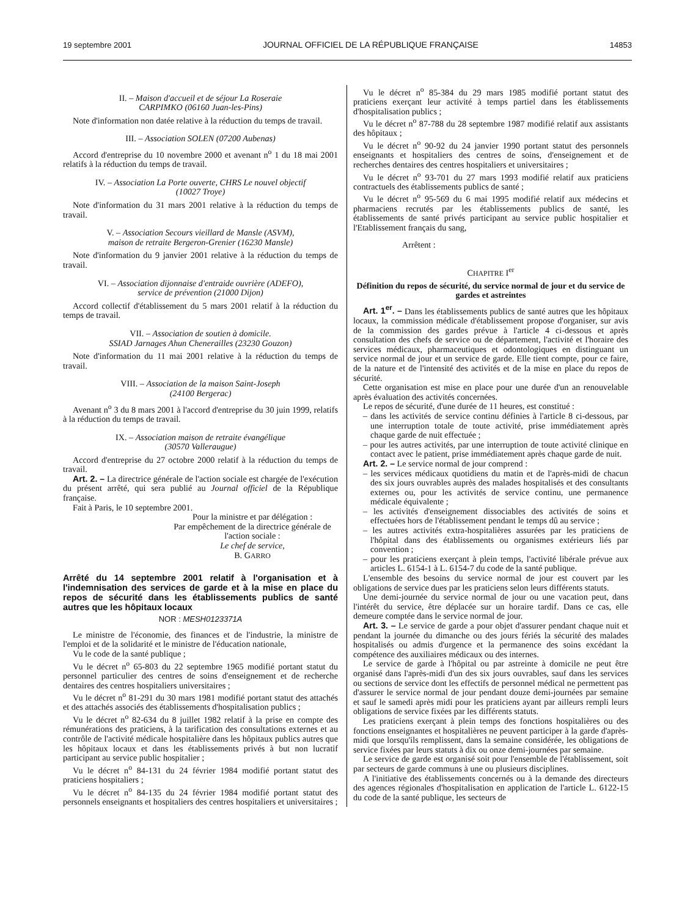19 septembre 2001 JOURNAL OFFICIEL DE LA RÉPUBLIQUE FRANÇAISE 14853
II. – Maison d'accueil et de séjour La Roseraie
CARPIMKO (06160 Juan-les-Pins)
Note d'information non datée relative à la réduction du temps de travail.
III. – Association SOLEN (07200 Aubenas)
Accord d'entreprise du 10 novembre 2000 et avenant n<sup>o</sup> 1 du 18 mai 2001 relatifs à la réduction du temps de travail.
IV. – Association La Porte ouverte, CHRS Le nouvel objectif
(10027 Troye)
Note d'information du 31 mars 2001 relative à la réduction du temps de travail.
V. – Association Secours vieillard de Mansle (ASVM),
maison de retraite Bergeron-Grenier (16230 Mansle)
Note d'information du 9 janvier 2001 relative à la réduction du temps de travail.
VI. – Association dijonnaise d'entraide ouvrière (ADEFO),
service de prévention (21000 Dijon)
Accord collectif d'établissement du 5 mars 2001 relatif à la réduction du temps de travail.
VII. – Association de soutien à domicile.
SSIAD Jarnages Ahun Chenerailles (23230 Gouzon)
Note d'information du 11 mai 2001 relative à la réduction du temps de travail.
VIII. – Association de la maison Saint-Joseph
(24100 Bergerac)
Avenant n<sup>o</sup> 3 du 8 mars 2001 à l'accord d'entreprise du 30 juin 1999, relatifs à la réduction du temps de travail.
IX. – Association maison de retraite évangélique
(30570 Valleraugue)
Accord d'entreprise du 27 octobre 2000 relatif à la réduction du temps de travail.
Art. 2. – La directrice générale de l'action sociale est chargée de l'exécution du présent arrêté, qui sera publié au Journal officiel de la République française.
Fait à Paris, le 10 septembre 2001.
Pour la ministre et par délégation :
Par empêchement de la directrice générale de l'action sociale :
Le chef de service,
B. GARRO
Arrêté du 14 septembre 2001 relatif à l'organisation et à l'indemnisation des services de garde et à la mise en place du repos de sécurité dans les établissements publics de santé autres que les hôpitaux locaux
NOR : MESH0123371A
Le ministre de l'économie, des finances et de l'industrie, la ministre de l'emploi et de la solidarité et le ministre de l'éducation nationale,
Vu le code de la santé publique ;
Vu le décret n<sup>o</sup> 65-803 du 22 septembre 1965 modifié portant statut du personnel particulier des centres de soins d'enseignement et de recherche dentaires des centres hospitaliers universitaires ;
Vu le décret n<sup>o</sup> 81-291 du 30 mars 1981 modifié portant statut des attachés et des attachés associés des établissements d'hospitalisation publics ;
Vu le décret n<sup>o</sup> 82-634 du 8 juillet 1982 relatif à la prise en compte des rémunérations des praticiens, à la tarification des consultations externes et au contrôle de l'activité médicale hospitalière dans les hôpitaux publics autres que les hôpitaux locaux et dans les établissements privés à but non lucratif participant au service public hospitalier ;
Vu le décret n<sup>o</sup> 84-131 du 24 février 1984 modifié portant statut des praticiens hospitaliers ;
Vu le décret n<sup>o</sup> 84-135 du 24 février 1984 modifié portant statut des personnels enseignants et hospitaliers des centres hospitaliers et universitaires ;
Vu le décret n<sup>o</sup> 85-384 du 29 mars 1985 modifié portant statut des praticiens exerçant leur activité à temps partiel dans les établissements d'hospitalisation publics ;
Vu le décret n<sup>o</sup> 87-788 du 28 septembre 1987 modifié relatif aux assistants des hôpitaux ;
Vu le décret n<sup>o</sup> 90-92 du 24 janvier 1990 portant statut des personnels enseignants et hospitaliers des centres de soins, d'enseignement et de recherches dentaires des centres hospitaliers et universitaires ;
Vu le décret n<sup>o</sup> 93-701 du 27 mars 1993 modifié relatif aux praticiens contractuels des établissements publics de santé ;
Vu le décret n<sup>o</sup> 95-569 du 6 mai 1995 modifié relatif aux médecins et pharmaciens recrutés par les établissements publics de santé, les établissements de santé privés participant au service public hospitalier et l'Etablissement français du sang,
Arrêtent :
CHAPITRE I<sup>er</sup>
Définition du repos de sécurité, du service normal de jour et du service de gardes et astreintes
Art. 1<sup>er</sup>. – Dans les établissements publics de santé autres que les hôpitaux locaux, la commission médicale d'établissement propose d'organiser, sur avis de la commission des gardes prévue à l'article 4 ci-dessous et après consultation des chefs de service ou de département, l'activité et l'horaire des services médicaux, pharmaceutiques et odontologiques en distinguant un service normal de jour et un service de garde. Elle tient compte, pour ce faire, de la nature et de l'intensité des activités et de la mise en place du repos de sécurité.
Cette organisation est mise en place pour une durée d'un an renouvelable après évaluation des activités concernées.
Le repos de sécurité, d'une durée de 11 heures, est constitué :
– dans les activités de service continu définies à l'article 8 ci-dessous, par une interruption totale de toute activité, prise immédiatement après chaque garde de nuit effectuée ;
– pour les autres activités, par une interruption de toute activité clinique en contact avec le patient, prise immédiatement après chaque garde de nuit.
Art. 2. – Le service normal de jour comprend :
– les services médicaux quotidiens du matin et de l'après-midi de chacun des six jours ouvrables auprès des malades hospitalisés et des consultants externes ou, pour les activités de service continu, une permanence médicale équivalente ;
– les activités d'enseignement dissociables des activités de soins et effectuées hors de l'établissement pendant le temps dû au service ;
– les autres activités extra-hospitalières assurées par les praticiens de l'hôpital dans des établissements ou organismes extérieurs liés par convention ;
– pour les praticiens exerçant à plein temps, l'activité libérale prévue aux articles L. 6154-1 à L. 6154-7 du code de la santé publique.
L'ensemble des besoins du service normal de jour est couvert par les obligations de service dues par les praticiens selon leurs différents statuts.
Une demi-journée du service normal de jour ou une vacation peut, dans l'intérêt du service, être déplacée sur un horaire tardif. Dans ce cas, elle demeure comptée dans le service normal de jour.
Art. 3. – Le service de garde a pour objet d'assurer pendant chaque nuit et pendant la journée du dimanche ou des jours fériés la sécurité des malades hospitalisés ou admis d'urgence et la permanence des soins excédant la compétence des auxiliaires médicaux ou des internes.
Le service de garde à l'hôpital ou par astreinte à domicile ne peut être organisé dans l'après-midi d'un des six jours ouvrables, sauf dans les services ou sections de service dont les effectifs de personnel médical ne permettent pas d'assurer le service normal de jour pendant douze demi-journées par semaine et sauf le samedi après midi pour les praticiens ayant par ailleurs rempli leurs obligations de service fixées par les différents statuts.
Les praticiens exerçant à plein temps des fonctions hospitalières ou des fonctions enseignantes et hospitalières ne peuvent participer à la garde d'après-midi que lorsqu'ils remplissent, dans la semaine considérée, les obligations de service fixées par leurs statuts à dix ou onze demi-journées par semaine.
Le service de garde est organisé soit pour l'ensemble de l'établissement, soit par secteurs de garde communs à une ou plusieurs disciplines.
A l'initiative des établissements concernés ou à la demande des directeurs des agences régionales d'hospitalisation en application de l'article L. 6122-15 du code de la santé publique, les secteurs de